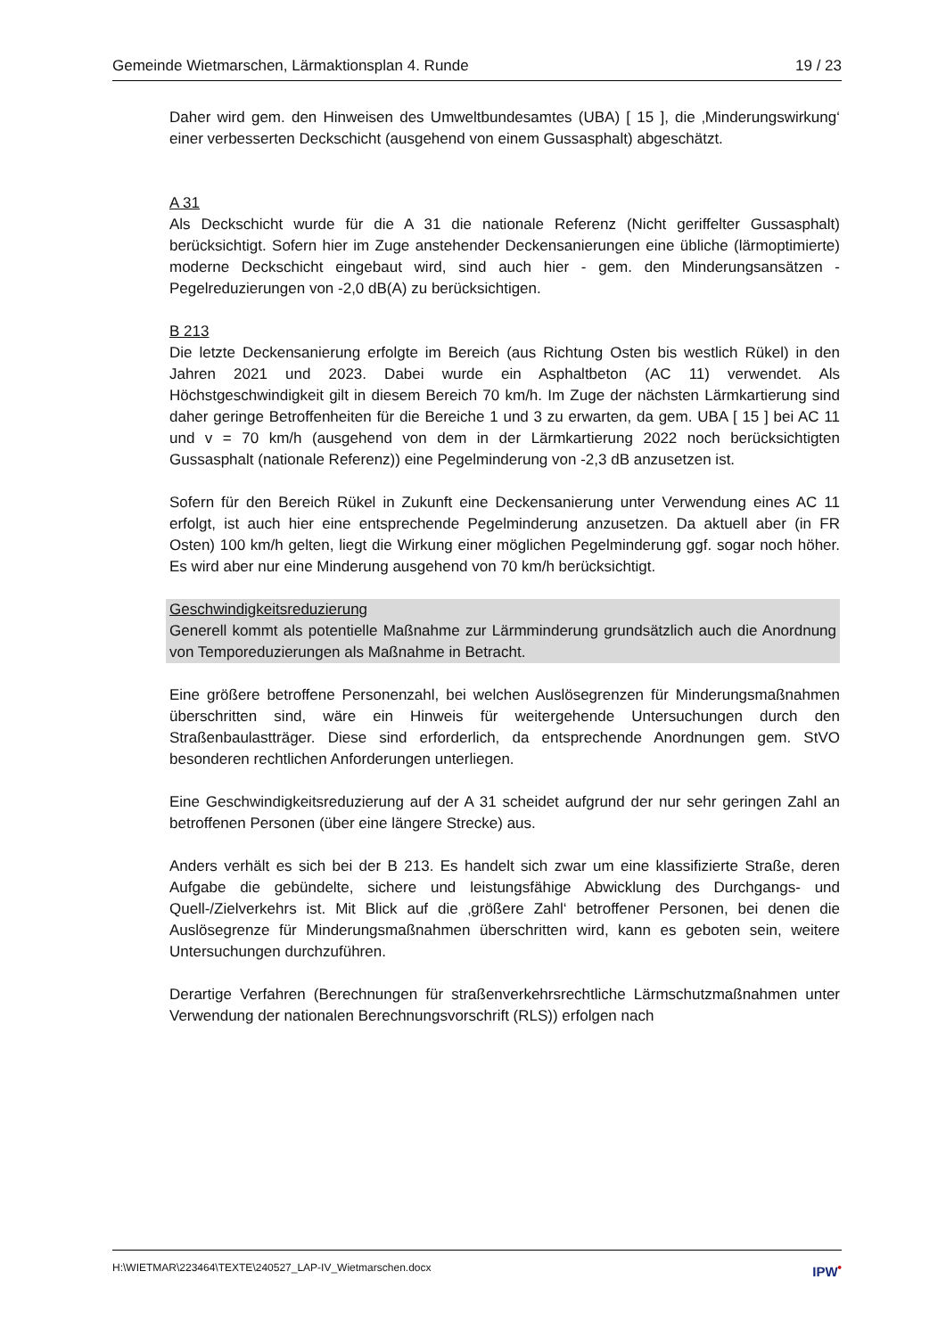Gemeinde Wietmarschen, Lärmaktionsplan 4. Runde 19 / 23
Daher wird gem. den Hinweisen des Umweltbundesamtes (UBA) [ 15 ], die ‚Minderungswirkung‘ einer verbesserten Deckschicht (ausgehend von einem Gussasphalt) abgeschätzt.
A 31
Als Deckschicht wurde für die A 31 die nationale Referenz (Nicht geriffelter Gussasphalt) berücksichtigt. Sofern hier im Zuge anstehender Deckensanierungen eine übliche (lärmoptimierte) moderne Deckschicht eingebaut wird, sind auch hier - gem. den Minderungsansätzen - Pegelreduzierungen von -2,0 dB(A) zu berücksichtigen.
B 213
Die letzte Deckensanierung erfolgte im Bereich (aus Richtung Osten bis westlich Rükel) in den Jahren 2021 und 2023. Dabei wurde ein Asphaltbeton (AC 11) verwendet. Als Höchstgeschwindigkeit gilt in diesem Bereich 70 km/h. Im Zuge der nächsten Lärmkartierung sind daher geringe Betroffenheiten für die Bereiche 1 und 3 zu erwarten, da gem. UBA [ 15 ] bei AC 11 und v = 70 km/h (ausgehend von dem in der Lärmkartierung 2022 noch berücksichtigten Gussasphalt (nationale Referenz)) eine Pegelminderung von -2,3 dB anzusetzen ist.
Sofern für den Bereich Rükel in Zukunft eine Deckensanierung unter Verwendung eines AC 11 erfolgt, ist auch hier eine entsprechende Pegelminderung anzusetzen. Da aktuell aber (in FR Osten) 100 km/h gelten, liegt die Wirkung einer möglichen Pegelminderung ggf. sogar noch höher. Es wird aber nur eine Minderung ausgehend von 70 km/h berücksichtigt.
Geschwindigkeitsreduzierung
Generell kommt als potentielle Maßnahme zur Lärmminderung grundsätzlich auch die Anordnung von Temporeduzierungen als Maßnahme in Betracht.
Eine größere betroffene Personenzahl, bei welchen Auslösegrenzen für Minderungsmaßnahmen überschritten sind, wäre ein Hinweis für weitergehende Untersuchungen durch den Straßenbaulastträger. Diese sind erforderlich, da entsprechende Anordnungen gem. StVO besonderen rechtlichen Anforderungen unterliegen.
Eine Geschwindigkeitsreduzierung auf der A 31 scheidet aufgrund der nur sehr geringen Zahl an betroffenen Personen (über eine längere Strecke) aus.
Anders verhält es sich bei der B 213. Es handelt sich zwar um eine klassifizierte Straße, deren Aufgabe die gebündelte, sichere und leistungsfähige Abwicklung des Durchgangs- und Quell-/Zielverkehrs ist. Mit Blick auf die ‚größere Zahl‘ betroffener Personen, bei denen die Auslösegrenze für Minderungsmaßnahmen überschritten wird, kann es geboten sein, weitere Untersuchungen durchzuführen.
Derartige Verfahren (Berechnungen für straßenverkehrsrechtliche Lärmschutzmaßnahmen unter Verwendung der nationalen Berechnungsvorschrift (RLS)) erfolgen nach
H:\WIETMAR\223464\TEXTE\240527_LAP-IV_Wietmarschen.docx IPW<sup>•</sup>